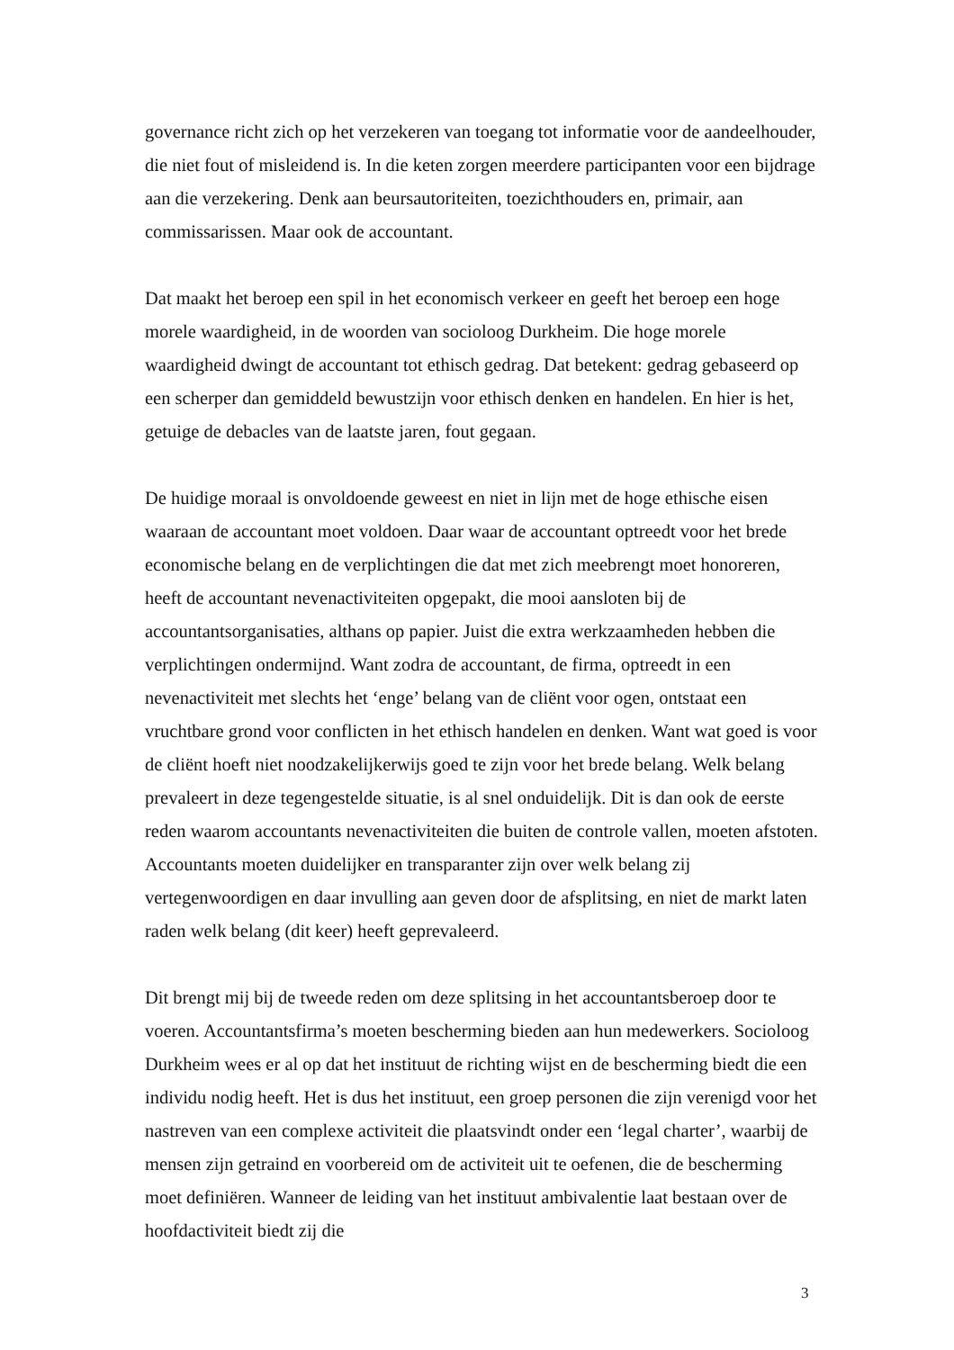governance richt zich op het verzekeren van toegang tot informatie voor de aandeelhouder, die niet fout of misleidend is. In die keten zorgen meerdere participanten voor een bijdrage aan die verzekering. Denk aan beursautoriteiten, toezichthouders en, primair, aan commissarissen. Maar ook de accountant.
Dat maakt het beroep een spil in het economisch verkeer en geeft het beroep een hoge morele waardigheid, in de woorden van socioloog Durkheim. Die hoge morele waardigheid dwingt de accountant tot ethisch gedrag. Dat betekent: gedrag gebaseerd op een scherper dan gemiddeld bewustzijn voor ethisch denken en handelen. En hier is het, getuige de debacles van de laatste jaren, fout gegaan.
De huidige moraal is onvoldoende geweest en niet in lijn met de hoge ethische eisen waaraan de accountant moet voldoen. Daar waar de accountant optreedt voor het brede economische belang en de verplichtingen die dat met zich meebrengt moet honoreren, heeft de accountant nevenactiviteiten opgepakt, die mooi aansloten bij de accountantsorganisaties, althans op papier. Juist die extra werkzaamheden hebben die verplichtingen ondermijnd. Want zodra de accountant, de firma, optreedt in een nevenactiviteit met slechts het ‘enge’ belang van de cliënt voor ogen, ontstaat een vruchtbare grond voor conflicten in het ethisch handelen en denken. Want wat goed is voor de cliënt hoeft niet noodzakelijkerwijs goed te zijn voor het brede belang. Welk belang prevaleert in deze tegengestelde situatie, is al snel onduidelijk. Dit is dan ook de eerste reden waarom accountants nevenactiviteiten die buiten de controle vallen, moeten afstoten. Accountants moeten duidelijker en transparanter zijn over welk belang zij vertegenwoordigen en daar invulling aan geven door de afsplitsing, en niet de markt laten raden welk belang (dit keer) heeft geprevaleerd.
Dit brengt mij bij de tweede reden om deze splitsing in het accountantsberoep door te voeren. Accountantsfirma’s moeten bescherming bieden aan hun medewerkers. Socioloog Durkheim wees er al op dat het instituut de richting wijst en de bescherming biedt die een individu nodig heeft. Het is dus het instituut, een groep personen die zijn verenigd voor het nastreven van een complexe activiteit die plaatsvindt onder een ‘legal charter’, waarbij de mensen zijn getraind en voorbereid om de activiteit uit te oefenen, die de bescherming moet definiëren. Wanneer de leiding van het instituut ambivalentie laat bestaan over de hoofdactiviteit biedt zij die
3